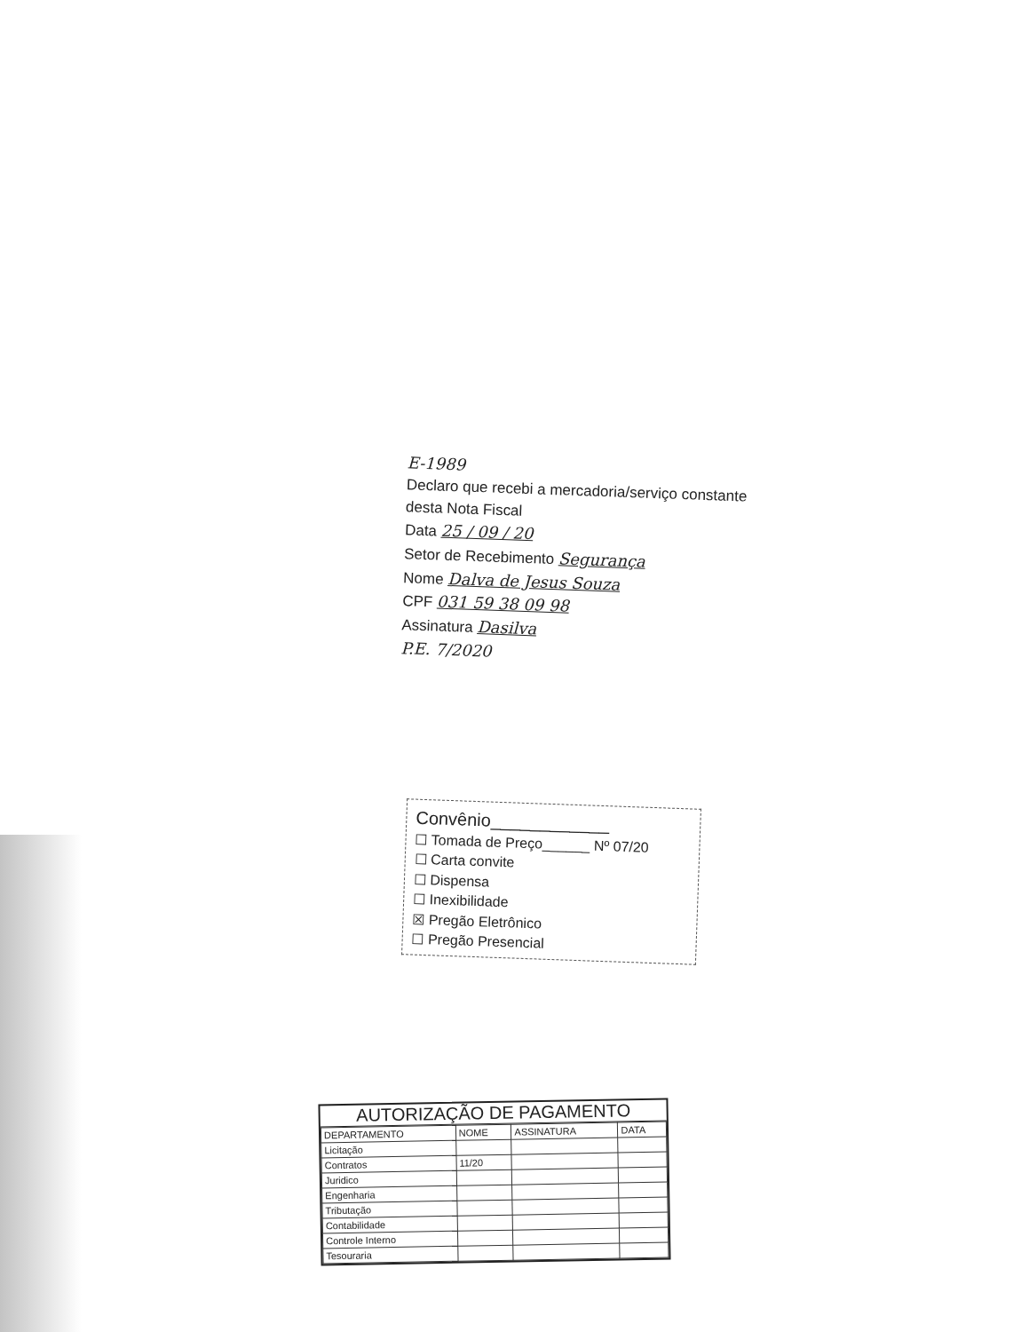E-1989
Declaro que recebi a mercadoria/serviço constante desta Nota Fiscal
Data 25 / 09 / 20
Setor de Recebimento Segurança
Nome Dalva de Jesus Souza
CPF 031 59 38 09 98
Assinatura Dasilva
P.E. 7/2020
Convênio____________
☐ Tomada de Preço______ Nº 07/20
☐ Carta convite
☐ Dispensa
☐ Inexibilidade
☒ Pregão Eletrônico
☐ Pregão Presencial
AUTORIZAÇÃO DE PAGAMENTO
| DEPARTAMENTO | NOME | ASSINATURA | DATA |
| --- | --- | --- | --- |
| Licitação | | | |
| Contratos | 11/20 | | |
| Juridico | | | |
| Engenharia | | | |
| Tributação | | | |
| Contabilidade | | | |
| Controle Interno | | | |
| Tesouraria | | | |